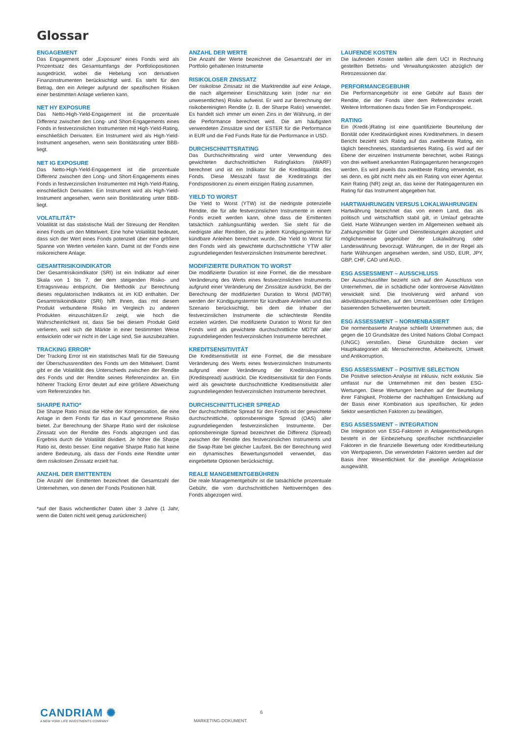Glossar
ENGAGEMENT
Das Engagement oder „Exposure“ eines Fonds wird als Prozentsatz des Gesamtumfangs der Portfoliopositionen ausgedrückt, wobei die Hebelung von derivativen Finanzinstrumenten berücksichtigt wird. Es steht für den Betrag, den ein Anleger aufgrund der spezifischen Risiken einer bestimmten Anlage verlieren kann.
NET HY EXPOSURE
Das Netto-High-Yield-Engagement ist die prozentuale Differenz zwischen den Long- und Short-Engagements eines Fonds in festverzinslichen Instrumenten mit High-Yield-Rating, einschließlich Derivaten. Ein Instrument wird als High-Yield-Instrument angesehen, wenn sein Bonitätsrating unter BBB-liegt.
NET IG EXPOSURE
Das Netto-High-Yield-Engagement ist die prozentuale Differenz zwischen den Long- und Short-Engagements eines Fonds in festverzinslichen Instrumenten mit High-Yield-Rating, einschließlich Derivaten. Ein Instrument wird als High-Yield-Instrument angesehen, wenn sein Bonitätsrating unter BBB-liegt.
VOLATILITÄT*
Volatilität ist das statistische Maß der Streuung der Renditen eines Fonds um den Mittelwert. Eine hohe Volatilität bedeutet, dass sich der Wert eines Fonds potenziell über eine größere Spanne von Werten verteilen kann. Damit ist der Fonds eine risikoreichere Anlage.
GESAMTRISIKOINDIKATOR
Der Gesamtrisikoindikator (SRI) ist ein Indikator auf einer Skala von 1 bis 7, der dem steigenden Risiko- und Ertragsniveau entspricht. Die Methodik zur Berechnung dieses regulatorischen Indikators ist im KID enthalten. Der Gesamtrisikoindikator (SRI) hilft Ihnen, das mit diesem Produkt verbundene Risiko im Vergleich zu anderen Produkten einzuschätzen.Er zeigt, wie hoch die Wahrscheinlichkeit ist, dass Sie bei diesem Produkt Geld verlieren, weil sich die Märkte in einer bestimmten Weise entwickeln oder wir nicht in der Lage sind, Sie auszubezahlen.
TRACKING ERROR*
Der Tracking Error ist ein statistisches Maß für die Streuung der Überschussrenditen des Fonds um den Mittelwert. Damit gibt er die Volatilität des Unterschieds zwischen der Rendite des Fonds und der Rendite seines Referenzindex an. Ein höherer Tracking Error deutet auf eine größere Abweichung vom Referenzindex hin.
SHARPE RATIO*
Die Sharpe Ratio misst die Höhe der Kompensation, die eine Anlage in dem Fonds für das in Kauf genommene Risiko bietet. Zur Berechnung der Sharpe Ratio wird der risikolose Zinssatz von der Rendite des Fonds abgezogen und das Ergebnis durch die Volatilität dividiert. Je höher die Sharpe Ratio ist, desto besser. Eine negative Sharpe Ratio hat keine andere Bedeutung, als dass der Fonds eine Rendite unter dem risikolosen Zinssatz erzielt hat.
ANZAHL DER EMITTENTEN
Die Anzahl der Emittenten bezeichnet die Gesamtzahl der Unternehmen, von denen der Fonds Positionen hält.
*auf der Basis wöchentlicher Daten über 3 Jahre (1 Jahr, wenn die Daten nicht weit genug zurückreichen)
ANZAHL DER WERTE
Die Anzahl der Werte bezeichnet die Gesamtzahl der im Portfolio gehaltenen Instrumente
RISIKOLOSER ZINSSATZ
Der risikolose Zinssatz ist die Marktrendite auf eine Anlage, die nach allgemeiner Einschätzung kein (oder nur ein unwesentliches) Risiko aufweist. Er wird zur Berechnung der risikobereinigten Rendite (z. B. der Sharpe Ratio) verwendet. Es handelt sich immer um einen Zins in der Währung, in der die Performance berechnet wird. Die am häufigsten verwendeten Zinssätze sind der ESTER für die Performance in EUR und die Fed Funds Rate für die Performance in USD.
DURCHSCHNITTSRATING
Das Durchschnittsrating wird unter Verwendung des gewichteten durchschnittlichen Ratingfaktors (WARF) berechnet und ist ein Indikator für die Kreditqualität des Fonds. Diese Messzahl fasst die Kreditratings der Fondspositionen zu einem einzigen Rating zusammen.
YIELD TO WORST
Die Yield to Worst (YTW) ist die niedrigste potenzielle Rendite, die für alle festverzinslichen Instrumente in einem Fonds erzielt werden kann, ohne dass die Emittenten tatsächlich zahlungsunfähig werden. Sie steht für die niedrigste aller Renditen, die zu jedem Kündigungstermin für kündbare Anleihen berechnet wurde. Die Yield to Worst für den Fonds wird als gewichtete durchschnittliche YTW aller zugrundeliegenden festverzinslichen Instrumente berechnet.
MODIFIZIERTE DURATION TO WORST
Die modifizierte Duration ist eine Formel, die die messbare Veränderung des Werts eines festverzinslichen Instruments aufgrund einer Veränderung der Zinssätze ausdrückt. Bei der Berechnung der modifizierten Duration to Worst (MDTW) werden der Kündigungstermin für kündbare Anleihen und das Szenario berücksichtigt, bei dem die Inhaber der festverzinslichen Instrumente die schlechteste Rendite erzielen würden. Die modifizierte Duration to Worst für den Fonds wird als gewichtete durchschnittliche MDTW aller zugrundeliegenden festverzinslichen Instrumente berechnet.
KREDITSENSITIVITÄT
Die Kreditsensitivität ist eine Formel, die die messbare Veränderung des Werts eines festverzinslichen Instruments aufgrund einer Veränderung der Kreditrisikoprämie (Kreditspread) ausdrückt. Die Kreditsensitivität für den Fonds wird als gewichtete durchschnittliche Kreditsensitivität aller zugrundeliegenden festverzinslichen Instrumente berechnet.
DURCHSCHNITTLICHER SPREAD
Der durchschnittliche Spread für den Fonds ist der gewichtete durchschnittliche, optionsbereinigte Spread (OAS) aller zugrundeliegenden festverzinslichen Instrumente. Der optionsbereinigte Spread bezeichnet die Differenz (Spread) zwischen der Rendite des festverzinslichen Instruments und die Swap-Rate bei gleicher Laufzeit. Bei der Berechnung wird ein dynamisches Bewertungsmodell verwendet, das eingebettete Optionen berücksichtigt.
REALE MANGEMENTGEBÜHREN
Die reale Managementgebühr ist die tatsächliche prozentuale Gebühr, die vom durchschnittlichen Nettovermögen des Fonds abgezogen wird.
LAUFENDE KOSTEN
Die laufenden Kosten stellen alle dem UCI in Rechnung gestellten Betriebs- und Verwaltungskosten abzüglich der Retrozessionen dar.
PERFORMANCEGEBUHR
Die Performancegebühr ist eine Gebühr auf Basis der Rendite, die der Fonds über dem Referenzindex erzielt. Weitere Informationen dazu finden Sie im Fondsprospekt.
RATING
Ein (Kredit-)Rating ist eine quantifizierte Beurteilung der Bonität oder Kreditwürdigkeit eines Kreditnehmers. In diesem Bericht bezieht sich Rating auf das zweitbeste Rating, ein täglich berechnetes, standardisiertes Rating. Es wird auf der Ebene der einzelnen Instrumente berechnet, wobei Ratings von drei weltweit anerkannten Ratingagenturen herangezogen werden. Es wird jeweils das zweitbeste Rating verwendet, es sei denn, es gibt nicht mehr als ein Rating von einer Agentur. Kein Rating (NR) zeigt an, das keine der Ratingagenturen ein Rating für das Instrument abgegeben hat.
HARTWAHRUNGEN VERSUS LOKALWAHRUNGEN
Hartwährung bezeichnet das von einem Land, das als politisch und wirtschaftlich stabil gilt, in Umlauf gebrachte Geld. Harte Währungen werden im Allgemeinen weltweit als Zahlungsmittel für Güter und Dienstleistungen akzeptiert und möglicherweise gegenüber der Lokalwährung oder Landeswährung bevorzugt. Währungen, die in der Regel als harte Währungen angesehen werden, sind USD, EUR, JPY, GBP, CHF, CAD und AUD.
ESG ASSESSMENT – AUSSCHLUSS
Der Ausschlussfilter bezieht sich auf den Ausschluss von Unternehmen, die in schädliche oder kontroverse Aktivitäten verwickelt sind. Die Involvierung wird anhand von aktivitätsspezifischen, auf den Umsatzerlösen oder Erträgen basierenden Schwellenwerten beurteilt.
ESG ASSESSMENT – NORMENBASIERT
Die normenbasierte Analyse schließt Unternehmen aus, die gegen die 10 Grundsätze des United Nations Global Compact (UNGC) verstoßen. Diese Grundsätze decken vier Hauptkategorien ab: Menschenrechte, Arbeitsrecht, Umwelt und Antikorruption.
ESG ASSESSMENT – POSITIVE SELECTION
Die Positive selection-Analyse ist inklusiv, nicht exklusiv. Sie umfasst nur die Unternehmen mit den besten ESG-Wertungen. Diese Wertungen beruhen auf der Beurteilung ihrer Fähigkeit, Probleme der nachhaltigen Entwicklung auf der Basis einer Kombination aus spezifischen, für jeden Sektor wesentlichen Faktoren zu bewältigen.
ESG ASSESSMENT – INTEGRATION
Die Integration von ESG-Faktoren in Anlageentscheidungen besteht in der Einbeziehung spezifischer nichtfinanzieller Faktoren in die finanzielle Bewertung oder Kreditbeurteilung von Wertpapieren. Die verwendeten Faktoren werden auf der Basis ihrer Wesentlichkeit für die jeweilige Anlageklasse ausgewählt.
CANDRIAM ✺
A NEW YORK LIFE INVESTMENTS COMPANY
6
MARKETING-DOKUMENT.